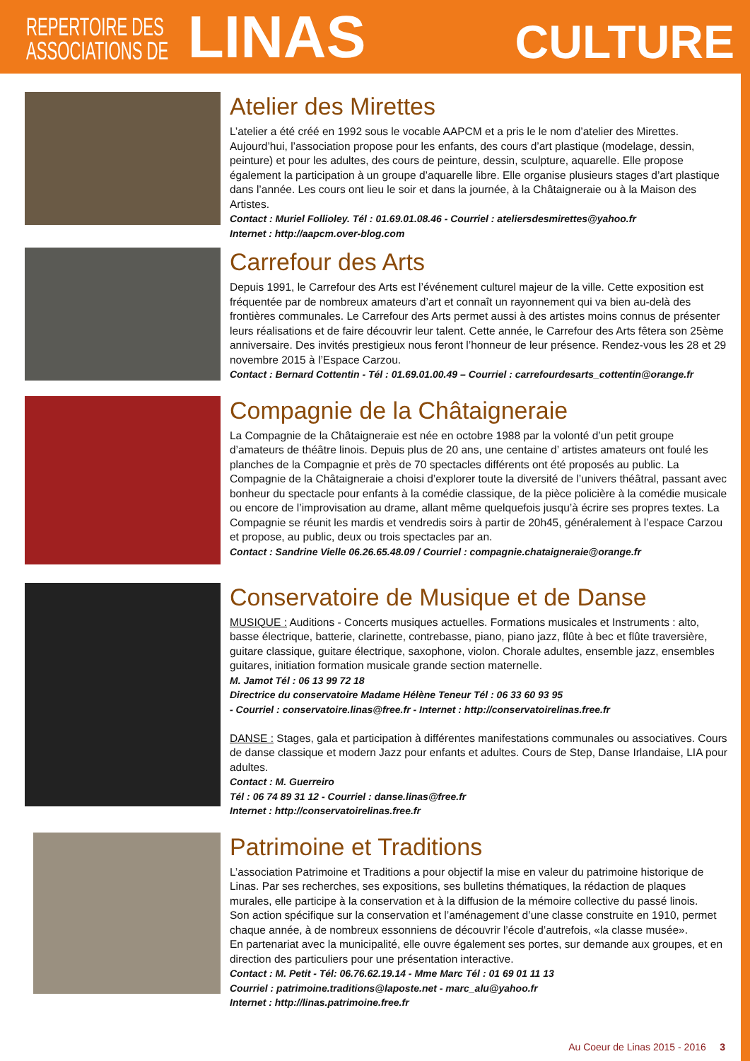REPERTOIRE DES
ASSOCIATIONS DE
LINAS
CULTURE
Atelier des Mirettes
L’atelier a été créé en 1992 sous le vocable AAPCM et a pris le le nom d’atelier des Mirettes. Aujourd’hui, l’association propose pour les enfants, des cours d’art plastique (modelage, dessin, peinture) et pour les adultes, des cours de peinture, dessin, sculpture, aquarelle. Elle propose également la participation à un groupe d’aquarelle libre. Elle organise plusieurs stages d’art plastique dans l’année. Les cours ont lieu le soir et dans la journée, à la Châtaigneraie ou à la Maison des Artistes.
Contact : Muriel Follioley. Tél : 01.69.01.08.46 - Courriel : ateliersdesmirettes@yahoo.fr
Internet : http://aapcm.over-blog.com
Carrefour des Arts
Depuis 1991, le Carrefour des Arts est l’événement culturel majeur de la ville. Cette exposition est fréquentée par de nombreux amateurs d’art et connaît un rayonnement qui va bien au-delà des frontières communales. Le Carrefour des Arts permet aussi à des artistes moins connus de présenter leurs réalisations et de faire découvrir leur talent. Cette année, le Carrefour des Arts fêtera son 25ème anniversaire. Des invités prestigieux nous feront l’honneur de leur présence. Rendez-vous les 28 et 29 novembre 2015 à l’Espace Carzou.
Contact : Bernard Cottentin - Tél : 01.69.01.00.49 – Courriel : carrefourdesarts_cottentin@orange.fr
Compagnie de la Châtaigneraie
La Compagnie de la Châtaigneraie est née en octobre 1988 par la volonté d’un petit groupe d’amateurs de théâtre linois. Depuis plus de 20 ans, une centaine d’ artistes amateurs ont foulé les planches de la Compagnie et près de 70 spectacles différents ont été proposés au public. La Compagnie de la Châtaigneraie a choisi d’explorer toute la diversité de l’univers théâtral, passant avec bonheur du spectacle pour enfants à la comédie classique, de la pièce policière à la comédie musicale ou encore de l’improvisation au drame, allant même quelquefois jusqu’à écrire ses propres textes. La Compagnie se réunit les mardis et vendredis soirs à partir de 20h45, généralement à l’espace Carzou et propose, au public, deux ou trois spectacles par an.
Contact : Sandrine Vielle 06.26.65.48.09 / Courriel : compagnie.chataigneraie@orange.fr
Conservatoire de Musique et de Danse
MUSIQUE : Auditions - Concerts musiques actuelles. Formations musicales et Instruments : alto, basse électrique, batterie, clarinette, contrebasse, piano, piano jazz, flûte à bec et flûte traversière, guitare classique, guitare électrique, saxophone, violon. Chorale adultes, ensemble jazz, ensembles guitares, initiation formation musicale grande section maternelle.
M. Jamot Tél : 06 13 99 72 18
Directrice du conservatoire Madame Hélène Teneur Tél : 06 33 60 93 95
- Courriel : conservatoire.linas@free.fr - Internet : http://conservatoirelinas.free.fr
DANSE : Stages, gala et participation à différentes manifestations communales ou associatives. Cours de danse classique et modern Jazz pour enfants et adultes. Cours de Step, Danse Irlandaise, LIA pour adultes.
Contact : M. Guerreiro
Tél : 06 74 89 31 12 - Courriel : danse.linas@free.fr
Internet : http://conservatoirelinas.free.fr
Patrimoine et Traditions
L’association Patrimoine et Traditions a pour objectif la mise en valeur du patrimoine historique de Linas. Par ses recherches, ses expositions, ses bulletins thématiques, la rédaction de plaques murales, elle participe à la conservation et à la diffusion de la mémoire collective du passé linois.
Son action spécifique sur la conservation et l’aménagement d’une classe construite en 1910, permet chaque année, à de nombreux essonniens de découvrir l’école d’autrefois, «la classe musée».
En partenariat avec la municipalité, elle ouvre également ses portes, sur demande aux groupes, et en direction des particuliers pour une présentation interactive.
Contact : M. Petit - Tél: 06.76.62.19.14 - Mme Marc Tél : 01 69 01 11 13
Courriel : patrimoine.traditions@laposte.net - marc_alu@yahoo.fr
Internet : http://linas.patrimoine.free.fr
Au Coeur de Linas 2015 - 2016 3